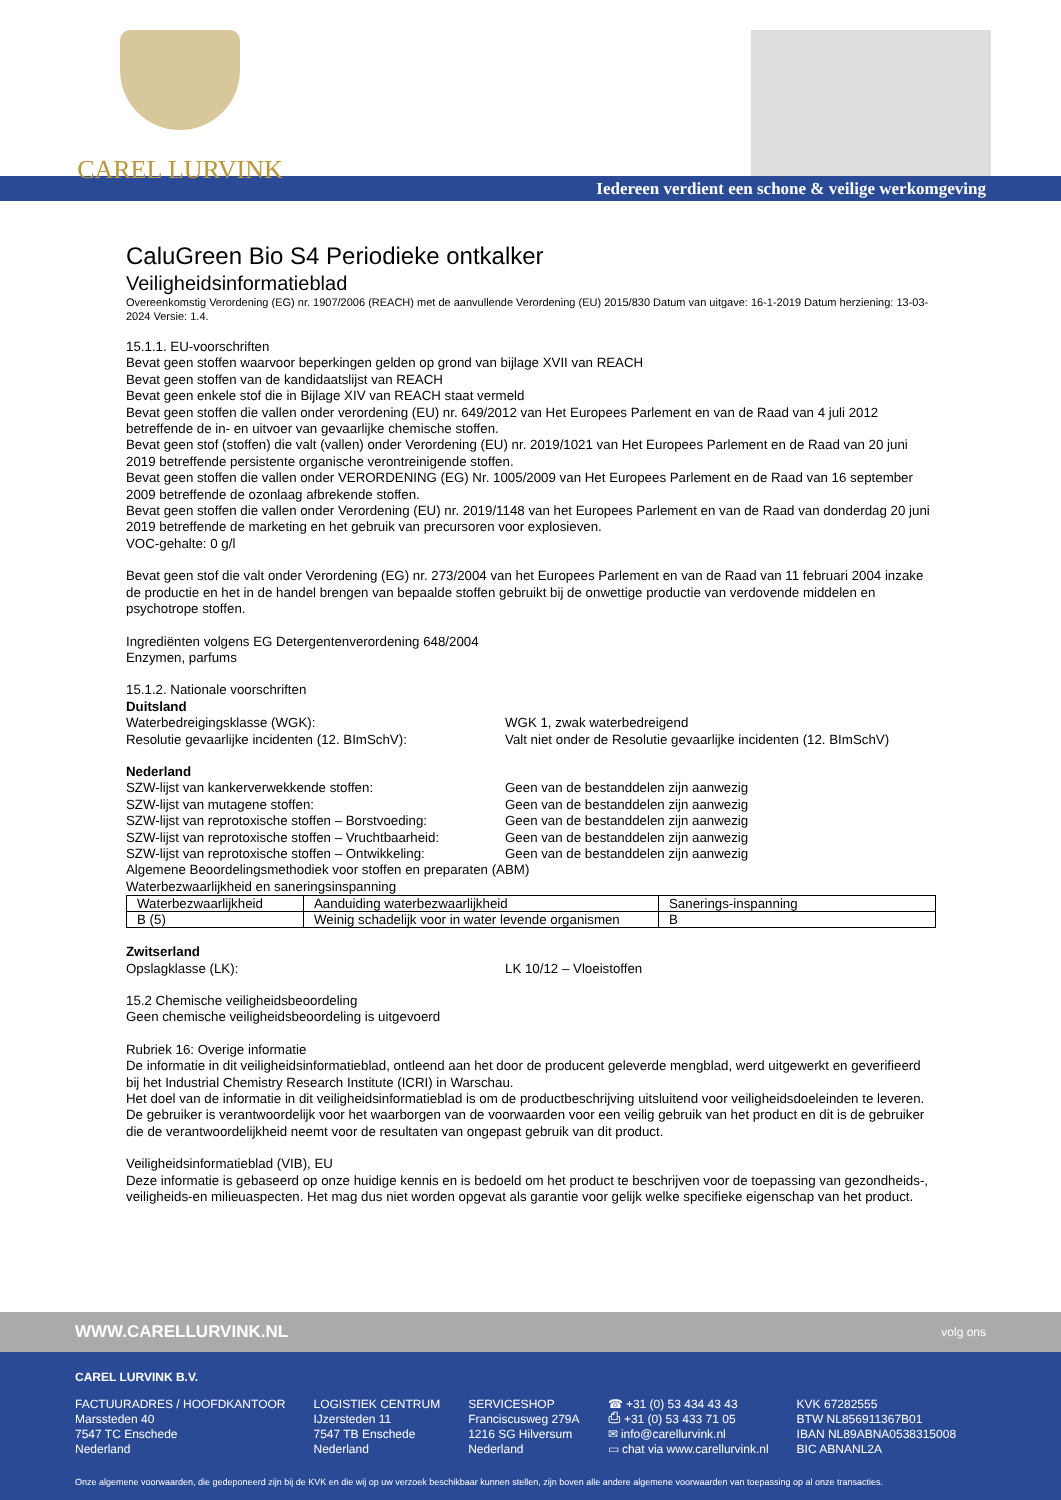CAREL LURVINK
Iedereen verdient een schone & veilige werkomgeving
CaluGreen Bio S4 Periodieke ontkalker
Veiligheidsinformatieblad
Overeenkomstig Verordening (EG) nr. 1907/2006 (REACH) met de aanvullende Verordening (EU) 2015/830 Datum van uitgave: 16-1-2019 Datum herziening: 13-03-2024 Versie: 1.4.
15.1.1. EU-voorschriften
Bevat geen stoffen waarvoor beperkingen gelden op grond van bijlage XVII van REACH
Bevat geen stoffen van de kandidaatslijst van REACH
Bevat geen enkele stof die in Bijlage XIV van REACH staat vermeld
Bevat geen stoffen die vallen onder verordening (EU) nr. 649/2012 van Het Europees Parlement en van de Raad van 4 juli 2012 betreffende de in- en uitvoer van gevaarlijke chemische stoffen.
Bevat geen stof (stoffen) die valt (vallen) onder Verordening (EU) nr. 2019/1021 van Het Europees Parlement en de Raad van 20 juni 2019 betreffende persistente organische verontreinigende stoffen.
Bevat geen stoffen die vallen onder VERORDENING (EG) Nr. 1005/2009 van Het Europees Parlement en de Raad van 16 september 2009 betreffende de ozonlaag afbrekende stoffen.
Bevat geen stoffen die vallen onder Verordening (EU) nr. 2019/1148 van het Europees Parlement en van de Raad van donderdag 20 juni 2019 betreffende de marketing en het gebruik van precursoren voor explosieven.
VOC-gehalte: 0 g/l
Bevat geen stof die valt onder Verordening (EG) nr. 273/2004 van het Europees Parlement en van de Raad van 11 februari 2004 inzake de productie en het in de handel brengen van bepaalde stoffen gebruikt bij de onwettige productie van verdovende middelen en psychotrope stoffen.
Ingrediënten volgens EG Detergentenverordening 648/2004
Enzymen, parfums
15.1.2. Nationale voorschriften
Duitsland
Waterbedreigingsklasse (WGK): WGK 1, zwak waterbedreigend
Resolutie gevaarlijke incidenten (12. BImSchV): Valt niet onder de Resolutie gevaarlijke incidenten (12. BImSchV)
Nederland
SZW-lijst van kankerverwekkende stoffen: Geen van de bestanddelen zijn aanwezig
SZW-lijst van mutagene stoffen: Geen van de bestanddelen zijn aanwezig
SZW-lijst van reprotoxische stoffen – Borstvoeding: Geen van de bestanddelen zijn aanwezig
SZW-lijst van reprotoxische stoffen – Vruchtbaarheid: Geen van de bestanddelen zijn aanwezig
SZW-lijst van reprotoxische stoffen – Ontwikkeling: Geen van de bestanddelen zijn aanwezig
Algemene Beoordelingsmethodiek voor stoffen en preparaten (ABM)
Waterbezwaarlijkheid en saneringsinspanning
| Waterbezwaarlijkheid | Aanduiding waterbezwaarlijkheid | Sanerings-inspanning |
| B (5) | Weinig schadelijk voor in water levende organismen | B |
Zwitserland
Opslagklasse (LK): LK 10/12 – Vloeistoffen
15.2 Chemische veiligheidsbeoordeling
Geen chemische veiligheidsbeoordeling is uitgevoerd
Rubriek 16: Overige informatie
De informatie in dit veiligheidsinformatieblad, ontleend aan het door de producent geleverde mengblad, werd uitgewerkt en geverifieerd bij het Industrial Chemistry Research Institute (ICRI) in Warschau.
Het doel van de informatie in dit veiligheidsinformatieblad is om de productbeschrijving uitsluitend voor veiligheidsdoeleinden te leveren. De gebruiker is verantwoordelijk voor het waarborgen van de voorwaarden voor een veilig gebruik van het product en dit is de gebruiker die de verantwoordelijkheid neemt voor de resultaten van ongepast gebruik van dit product.
Veiligheidsinformatieblad (VIB), EU
Deze informatie is gebaseerd op onze huidige kennis en is bedoeld om het product te beschrijven voor de toepassing van gezondheids-, veiligheids-en milieuaspecten. Het mag dus niet worden opgevat als garantie voor gelijk welke specifieke eigenschap van het product.
WWW.CARELLURVINK.NL volg ons
CAREL LURVINK B.V.
FACTUURADRES / HOOFDKANTOOR
Marssteden 40
7547 TC Enschede
Nederland
LOGISTIEK CENTRUM
IJzersteden 11
7547 TB Enschede
Nederland
SERVICESHOP
Franciscusweg 279A
1216 SG Hilversum
Nederland
☎ +31 (0) 53 434 43 43
⎙ +31 (0) 53 433 71 05
✉ info@carellurvink.nl
▭ chat via www.carellurvink.nl
KVK 67282555
BTW NL856911367B01
IBAN NL89ABNA0538315008
BIC ABNANL2A
Onze algemene voorwaarden, die gedeponeerd zijn bij de KVK en die wij op uw verzoek beschikbaar kunnen stellen, zijn boven alle andere algemene voorwaarden van toepassing op al onze transacties.